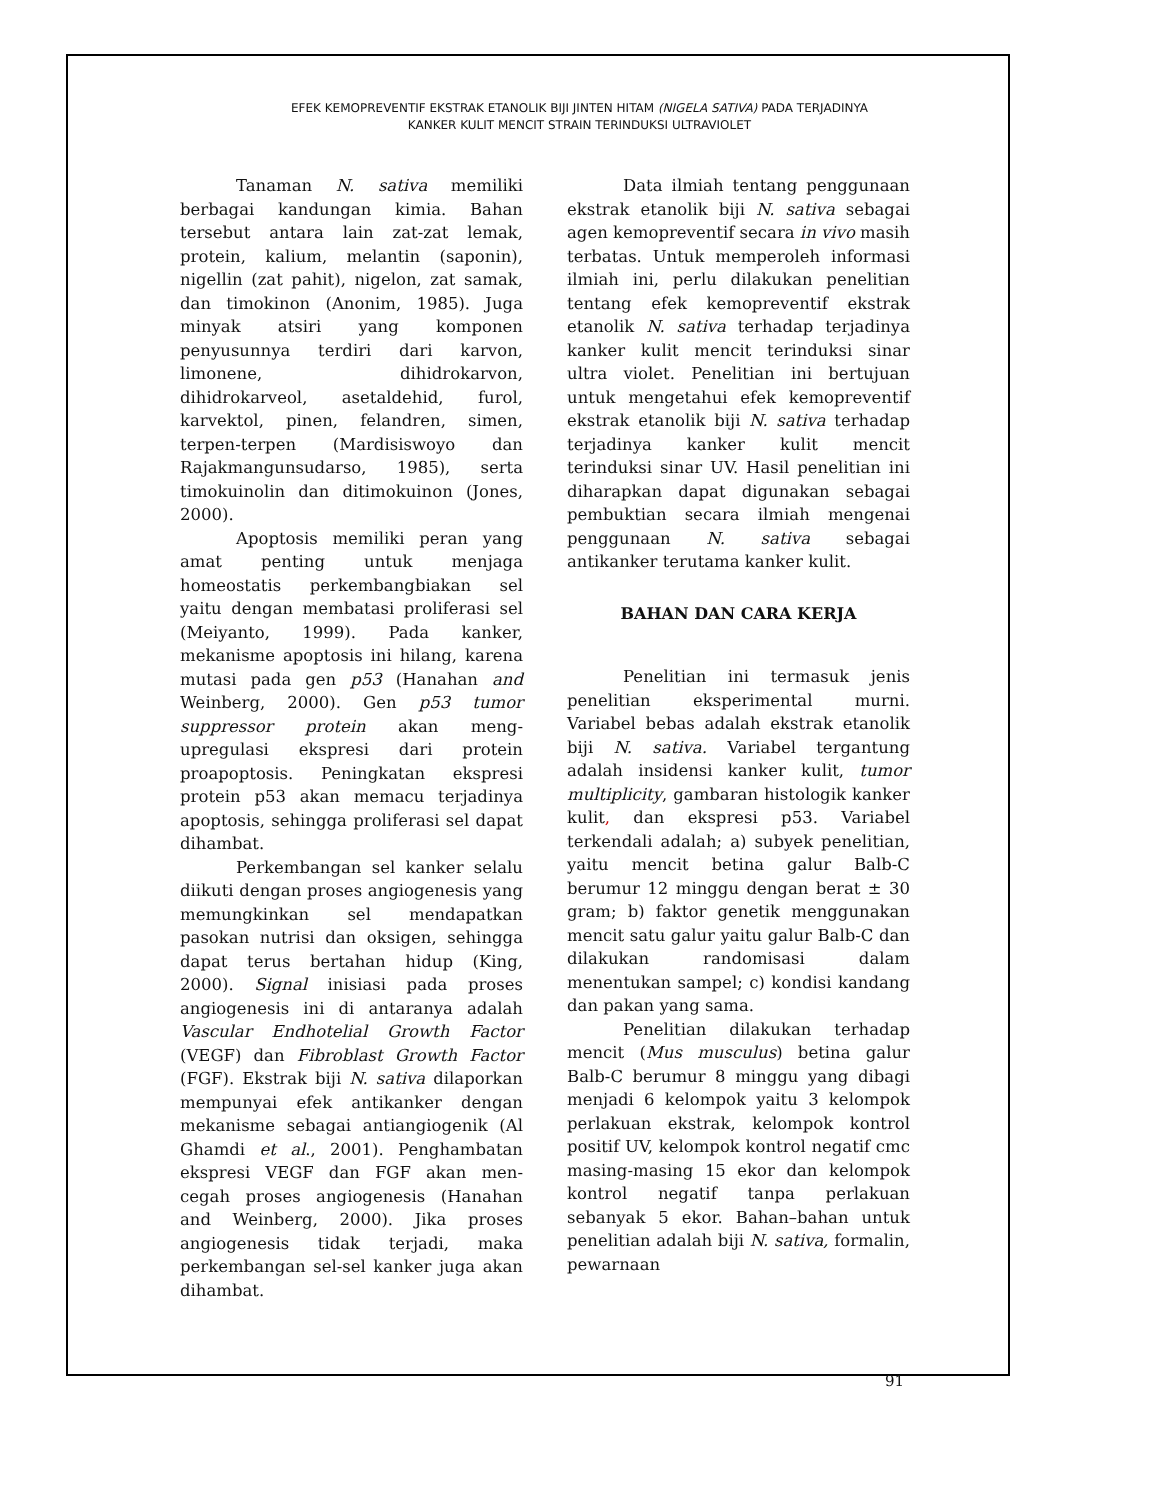EFEK KEMOPREVENTIF EKSTRAK ETANOLIK BIJI JINTEN HITAM (NIGELA SATIVA) PADA TERJADINYA
KANKER KULIT MENCIT STRAIN TERINDUKSI ULTRAVIOLET
Tanaman N. sativa memiliki berbagai kandungan kimia. Bahan tersebut antara lain zat-zat lemak, protein, kalium, melantin (saponin), nigellin (zat pahit), nigelon, zat samak, dan timokinon (Anonim, 1985). Juga minyak atsiri yang komponen penyusunnya terdiri dari karvon, limonene, dihidrokarvon, dihidrokarveol, asetaldehid, furol, karvektol, pinen, felandren, simen, terpen-terpen (Mardisiswoyo dan Rajakmangunsudarso, 1985), serta timokuinolin dan ditimokuinon (Jones, 2000).
Apoptosis memiliki peran yang amat penting untuk menjaga homeostatis perkembangbiakan sel yaitu dengan membatasi proliferasi sel (Meiyanto, 1999). Pada kanker, mekanisme apoptosis ini hilang, karena mutasi pada gen p53 (Hanahan and Weinberg, 2000). Gen p53 tumor suppressor protein akan meng-upregulasi ekspresi dari protein proapoptosis. Peningkatan ekspresi protein p53 akan memacu terjadinya apoptosis, sehingga proliferasi sel dapat dihambat.
Perkembangan sel kanker selalu diikuti dengan proses angiogenesis yang memungkinkan sel mendapatkan pasokan nutrisi dan oksigen, sehingga dapat terus bertahan hidup (King, 2000). Signal inisiasi pada proses angiogenesis ini di antaranya adalah Vascular Endhotelial Growth Factor (VEGF) dan Fibroblast Growth Factor (FGF). Ekstrak biji N. sativa dilaporkan mempunyai efek antikanker dengan mekanisme sebagai antiangiogenik (Al Ghamdi et al., 2001). Penghambatan ekspresi VEGF dan FGF akan men-cegah proses angiogenesis (Hanahan and Weinberg, 2000). Jika proses angiogenesis tidak terjadi, maka perkembangan sel-sel kanker juga akan dihambat.
Data ilmiah tentang penggunaan ekstrak etanolik biji N. sativa sebagai agen kemopreventif secara in vivo masih terbatas. Untuk memperoleh informasi ilmiah ini, perlu dilakukan penelitian tentang efek kemopreventif ekstrak etanolik N. sativa terhadap terjadinya kanker kulit mencit terinduksi sinar ultra violet. Penelitian ini bertujuan untuk mengetahui efek kemopreventif ekstrak etanolik biji N. sativa terhadap terjadinya kanker kulit mencit terinduksi sinar UV. Hasil penelitian ini diharapkan dapat digunakan sebagai pembuktian secara ilmiah mengenai penggunaan N. sativa sebagai antikanker terutama kanker kulit.
BAHAN DAN CARA KERJA
Penelitian ini termasuk jenis penelitian eksperimental murni. Variabel bebas adalah ekstrak etanolik biji N. sativa. Variabel tergantung adalah insidensi kanker kulit, tumor multiplicity, gambaran histologik kanker kulit, dan ekspresi p53. Variabel terkendali adalah; a) subyek penelitian, yaitu mencit betina galur Balb-C berumur 12 minggu dengan berat ± 30 gram; b) faktor genetik menggunakan mencit satu galur yaitu galur Balb-C dan dilakukan randomisasi dalam menentukan sampel; c) kondisi kandang dan pakan yang sama.
Penelitian dilakukan terhadap mencit (Mus musculus) betina galur Balb-C berumur 8 minggu yang dibagi menjadi 6 kelompok yaitu 3 kelompok perlakuan ekstrak, kelompok kontrol positif UV, kelompok kontrol negatif cmc masing-masing 15 ekor dan kelompok kontrol negatif tanpa perlakuan sebanyak 5 ekor. Bahan–bahan untuk penelitian adalah biji N. sativa, formalin, pewarnaan
91